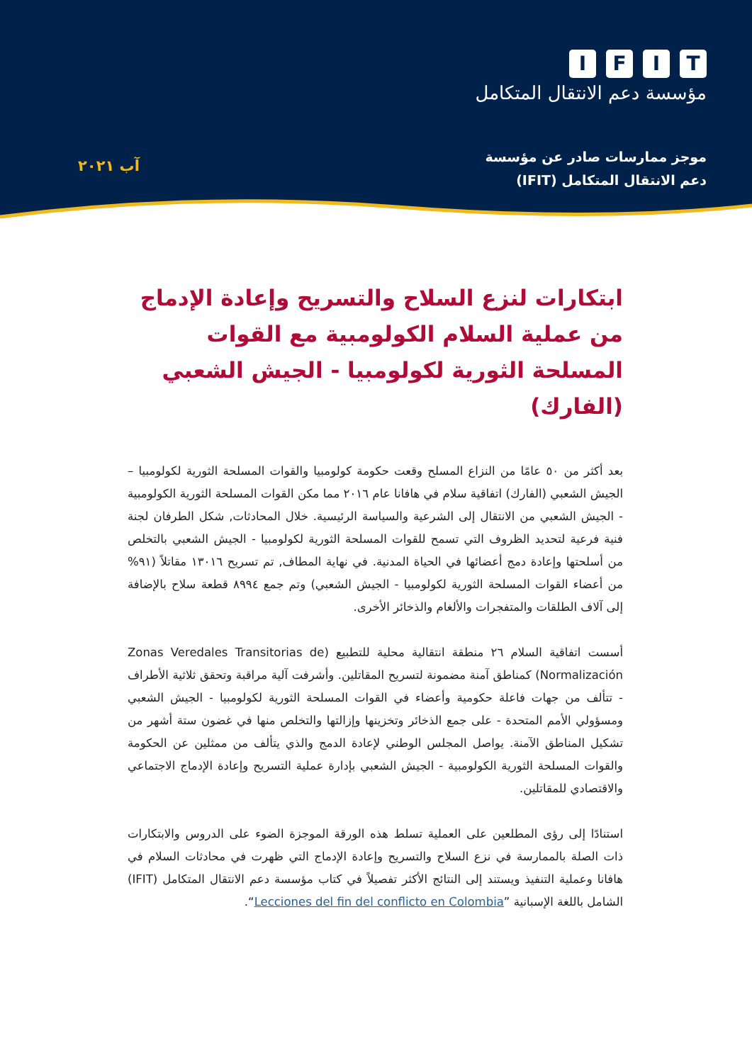IFIT
مؤسسة دعم الانتقال المتكامل
موجز ممارسات صادر عن مؤسسة
دعم الانتقال المتكامل (IFIT)
آب ٢٠٢١
ابتكارات لنزع السلاح والتسريح وإعادة الإدماج من عملية السلام الكولومبية مع القوات المسلحة الثورية لكولومبيا - الجيش الشعبي (الفارك)
بعد أكثر من ٥٠ عامًا من النزاع المسلح وقعت حكومة كولومبيا والقوات المسلحة الثورية لكولومبيا – الجيش الشعبي (الفارك) اتفاقية سلام في هافانا عام ٢٠١٦ مما مكن القوات المسلحة الثورية الكولومبية - الجيش الشعبي من الانتقال إلى الشرعية والسياسة الرئيسية. خلال المحادثات, شكل الطرفان لجنة فنية فرعية لتحديد الظروف التي تسمح للقوات المسلحة الثورية لكولومبيا - الجيش الشعبي بالتخلص من أسلحتها وإعادة دمج أعضائها في الحياة المدنية. في نهاية المطاف, تم تسريح ١٣٠١٦ مقاتلاً (٩١% من أعضاء القوات المسلحة الثورية لكولومبيا - الجيش الشعبي) وتم جمع ٨٩٩٤ قطعة سلاح بالإضافة إلى آلاف الطلقات والمتفجرات والألغام والذخائر الأخرى.
أسست اتفاقية السلام ٢٦ منطقة انتقالية محلية للتطبيع (Zonas Veredales Transitorias de Normalización) كمناطق آمنة مضمونة لتسريح المقاتلين. وأشرفت آلية مراقبة وتحقق ثلاثية الأطراف - تتألف من جهات فاعلة حكومية وأعضاء في القوات المسلحة الثورية لكولومبيا - الجيش الشعبي ومسؤولي الأمم المتحدة - على جمع الذخائر وتخزينها وإزالتها والتخلص منها في غضون ستة أشهر من تشكيل المناطق الآمنة. يواصل المجلس الوطني لإعادة الدمج والذي يتألف من ممثلين عن الحكومة والقوات المسلحة الثورية الكولومبية - الجيش الشعبي بإدارة عملية التسريح وإعادة الإدماج الاجتماعي والاقتصادي للمقاتلين.
استنادًا إلى رؤى المطلعين على العملية تسلط هذه الورقة الموجزة الضوء على الدروس والابتكارات ذات الصلة بالممارسة في نزع السلاح والتسريح وإعادة الإدماج التي ظهرت في محادثات السلام في هافانا وعملية التنفيذ ويستند إلى النتائج الأكثر تفصيلاً في كتاب مؤسسة دعم الانتقال المتكامل (IFIT) الشامل باللغة الإسبانية ”Lecciones del fin del conflicto en Colombia“.